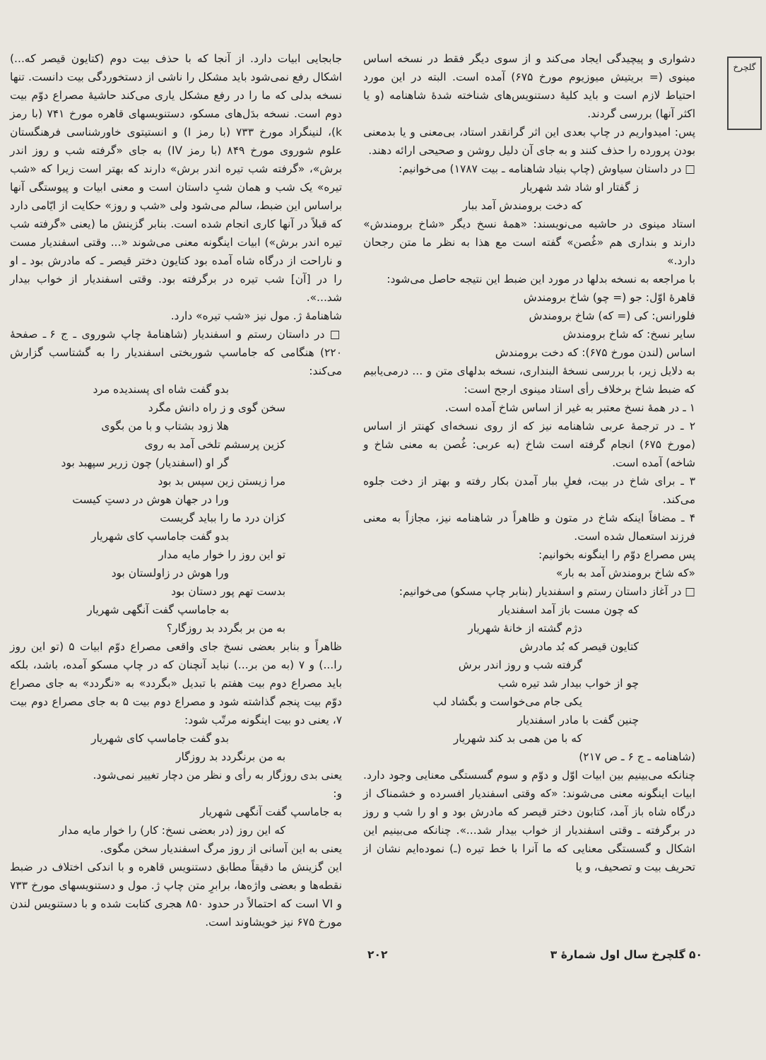گلچرخ
دشواری و پیچیدگی ایجاد می‌کند و از سوی دیگر فقط در نسخه اساس مینوی (= بریتیش میوزیوم مورخ ۶۷۵) آمده است. البته در این مورد احتیاط لازم است و باید کلیهٔ دستنویس‌های شناخته شدهٔ شاهنامه (و یا اکثر آنها) بررسی گردند.
پس: امیدواریم در چاپ بعدی این اثر گرانقدر استاد، بی‌معنی و یا بدمعنی بودن پرورده را حذف کنند و به جای آن دلیل روشن و صحیحی ارائه دهند.
□ در داستان سیاوش (چاپ بنیاد شاهنامه ـ بیت ۱۷۸۷) می‌خوانیم:
ز گفتار او شاد شد شهریار
که دخت برومندش آمد ببار
استاد مینوی در حاشیه می‌نویسند: «همهٔ نسخ دیگر «شاخ برومندش» دارند و بنداری هم «غُصن» گفته است مع هذا به نظر ما متن رجحان دارد.»
با مراجعه به نسخه بدلها در مورد این ضبط این نتیجه حاصل می‌شود:
قاهرهٔ اوّل: جو (= چو) شاخ برومندش
فلورانس: کی (= که) شاخ برومندش
سایر نسخ: که شاخ برومندش
اساس (لندن مورخ ۶۷۵): که دخت برومندش
به دلایل زیر، با بررسی نسخهٔ البنداری، نسخه بدلهای متن و ... درمی‌یابیم که ضبط شاخ برخلاف رأی استاد مینوی ارجح است:
۱ ـ در همهٔ نسخ معتبر به غیر از اساس شاخ آمده است.
۲ ـ در ترجمهٔ عربی شاهنامه نیز که از روی نسخه‌ای کهنتر از اساس (مورخ ۶۷۵) انجام گرفته است شاخ (به عربی: غُصن به معنی شاخ و شاخه) آمده است.
۳ ـ برای شاخ در بیت، فعلِ ببار آمدن بکار رفته و بهتر از دخت جلوه می‌کند.
۴ ـ مضافاً اینکه شاخ در متون و ظاهراً در شاهنامه نیز، مجازاً به معنی فرزند استعمال شده است.
پس مصراع دوّم را اینگونه بخوانیم:
«که شاخ برومندش آمد به بار»
□ در آغاز داستان رستم و اسفندیار (بنابر چاپ مسکو) می‌خوانیم:
که چون مست باز آمد اسفندیار
دژم گشته از خانهٔ شهریار
کتایون قیصر که بُد مادرش
گرفته شب و روز اندر برش
چو از خواب بیدار شد تیره شب
یکی جام می‌خواست و بگشاد لب
چنین گفت با مادر اسفندیار
که با من همی بد کند شهریار
(شاهنامه ـ ج ۶ ـ ص ۲۱۷)
چنانکه می‌بینیم بین ابیات اوّل و دوّم و سوم گسستگی معنایی وجود دارد. ابیات اینگونه معنی می‌شوند: «که وقتی اسفندیار افسرده و خشمناک از درگاه شاه باز آمد، کتابون دختر قیصر که مادرش بود و او را شب و روز در برگرفته ـ وقتی اسفندیار از خواب بیدار شد...». چنانکه می‌بینیم این اشکال و گسستگی معنایی که ما آنرا با خط تیره (ـ) نموده‌ایم نشان از تحریف بیت و تصحیف، و یا
جابجایی ابیات دارد. از آنجا که با حذف بیت دوم (کتایون قیصر که...) اشکال رفع نمی‌شود باید مشکل را ناشی از دستخوردگی بیت دانست. تنها نسخه بدلی که ما را در رفع مشکل یاری می‌کند حاشیهٔ مصراع دوّم بیت دوم است. نسخه بدَل‌های مسکو، دستنویسهای قاهره مورخ ۷۴۱ (با رمز k)، لنینگراد مورخ ۷۳۳ (با رمز I) و انستیتوی خاورشناسی فرهنگستان علوم شوروی مورخ ۸۴۹ (با رمز IV) به جای «گرفته شب و روز اندر برش»، «گرفته شب تیره اندر برش» دارند که بهتر است زیرا که «شب تیره» یک شب و همان شبِ داستان است و معنی ابیات و پیوستگی آنها براساس این ضبط، سالم می‌شود ولی «شب و روز» حکایت از ایّامی دارد که قبلاً در آنها کاری انجام شده است. بنابر گزینش ما (یعنی «گرفته شب تیره اندر برش») ابیات اینگونه معنی می‌شوند «... وقتی اسفندیار مست و ناراحت از درگاه شاه آمده بود کتایون دختر قیصر ـ که مادرش بود ـ او را در [آن] شب تیره در برگرفته بود. وقتی اسفندیار از خواب بیدار شد...».
شاهنامهٔ ژ. مول نیز «شب تیره» دارد.
□ در داستان رستم و اسفندیار (شاهنامهٔ چاپ شوروی ـ ج ۶ ـ صفحهٔ ۲۲۰) هنگامی که جاماسپ شوربختی اسفندیار را به گشتاسب گزارش می‌کند:
بدو گفت شاه ای پسندیده مرد
سخن گوی و ز راه دانش مگرد
هلا زود بشتاب و با من بگوی
کزین پرسشم تلخی آمد به روی
گر او (اسفندیار) چون زریر سپهبد بود
مرا زیستن زین سپس بد بود
ورا در جهان هوش در دستِ کیست
کزان درد ما را بباید گریست
بدو گفت جاماسپ کای شهریار
تو این روز را خوار مایه مدار
ورا هوش در زاولستان بود
بدست تهم پور دستان بود
به جاماسپ گفت آنگهی شهریار
به من بر بگردد بد روزگار؟
ظاهراً و بنابر بعضی نسخ جای واقعی مصراع دوّم ابیات ۵ (تو این روز را...) و ۷ (به من بر...) نباید آنچنان که در چاپ مسکو آمده، باشد، بلکه باید مصراع دوم بیت هفتم با تبدیل «بگردد» به «نگردد» به جای مصراع دوّم بیت پنجم گذاشته شود و مصراع دوم بیت ۵ به جای مصراع دوم بیت ۷، یعنی دو بیت اینگونه مرتّب شود:
بدو گفت جاماسپ کای شهریار
به من برنگردد بد روزگار
یعنی بدی روزگار به رأی و نظر من دچار تغییر نمی‌شود.
و:
به جاماسپ گفت آنگهی شهریار
که این روز (در بعضی نسخ: کار) را خوار مایه مدار
یعنی به این آسانی از روز مرگ اسفندیار سخن مگوی.
این گزینش ما دقیقاً مطابق دستنویس قاهره و با اندکی اختلاف در ضبط نقطه‌ها و بعضی واژه‌ها، برابرِ متن چاپ ژ. مول و دستنویسهای مورخ ۷۳۳ و VI است که احتمالاً در حدود ۸۵۰ هجری کتابت شده و با دستنویس لندن مورخ ۶۷۵ نیز خویشاوند است.
۵۰ گلچرخ سال اول شمارهٔ ۳ ۲۰۲